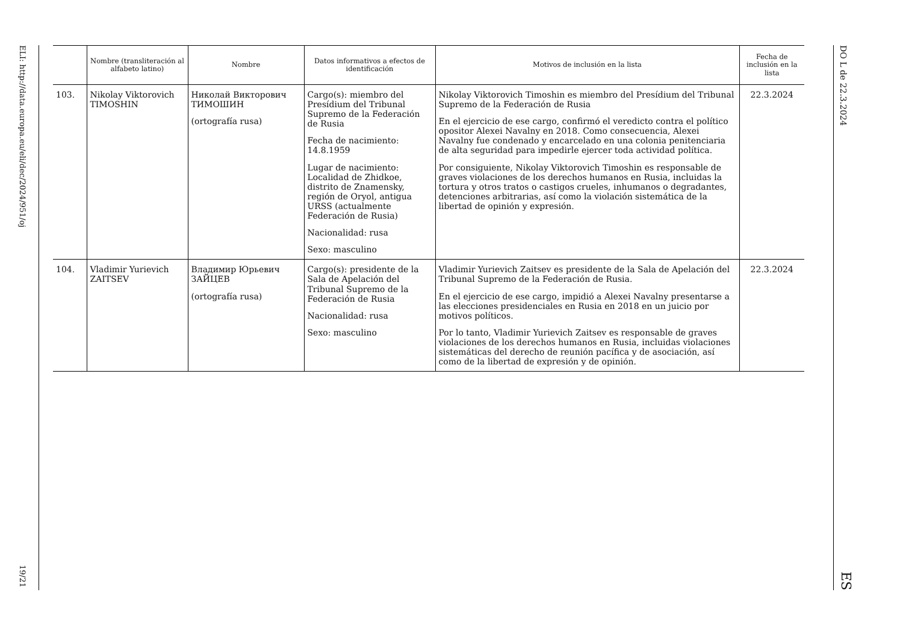ELI: http://data.europa.eu/eli/dec/2024/951/oj
19/21
| | Nombre (transliteración al alfabeto latino) | Nombre | Datos informativos a efectos de identificación | Motivos de inclusión en la lista | Fecha de inclusión en la lista |
| --- | --- | --- | --- | --- | --- |
| 103. | Nikolay Viktorovich TIMOSHIN | Николай Викторович ТИМОШИН (ortografía rusa) | Cargo(s): miembro del Presídium del Tribunal Supremo de la Federación de Rusia Fecha de nacimiento: 14.8.1959 Lugar de nacimiento: Localidad de Zhidkoe, distrito de Znamensky, región de Oryol, antigua URSS (actualmente Federación de Rusia) Nacionalidad: rusa Sexo: masculino | Nikolay Viktorovich Timoshin es miembro del Presídium del Tribunal Supremo de la Federación de Rusia En el ejercicio de ese cargo, confirmó el veredicto contra el político opositor Alexei Navalny en 2018. Como consecuencia, Alexei Navalny fue condenado y encarcelado en una colonia penitenciaria de alta seguridad para impedirle ejercer toda actividad política. Por consiguiente, Nikolay Viktorovich Timoshin es responsable de graves violaciones de los derechos humanos en Rusia, incluidas la tortura y otros tratos o castigos crueles, inhumanos o degradantes, detenciones arbitrarias, así como la violación sistemática de la libertad de opinión y expresión. | 22.3.2024 |
| 104. | Vladimir Yurievich ZAITSEV | Владимир Юрьевич ЗАЙЦЕВ (ortografía rusa) | Cargo(s): presidente de la Sala de Apelación del Tribunal Supremo de la Federación de Rusia Nacionalidad: rusa Sexo: masculino | Vladimir Yurievich Zaitsev es presidente de la Sala de Apelación del Tribunal Supremo de la Federación de Rusia. En el ejercicio de ese cargo, impidió a Alexei Navalny presentarse a las elecciones presidenciales en Rusia en 2018 en un juicio por motivos políticos. Por lo tanto, Vladimir Yurievich Zaitsev es responsable de graves violaciones de los derechos humanos en Rusia, incluidas violaciones sistemáticas del derecho de reunión pacífica y de asociación, así como de la libertad de expresión y de opinión. | 22.3.2024 |
DO L de 22.3.2024
ES